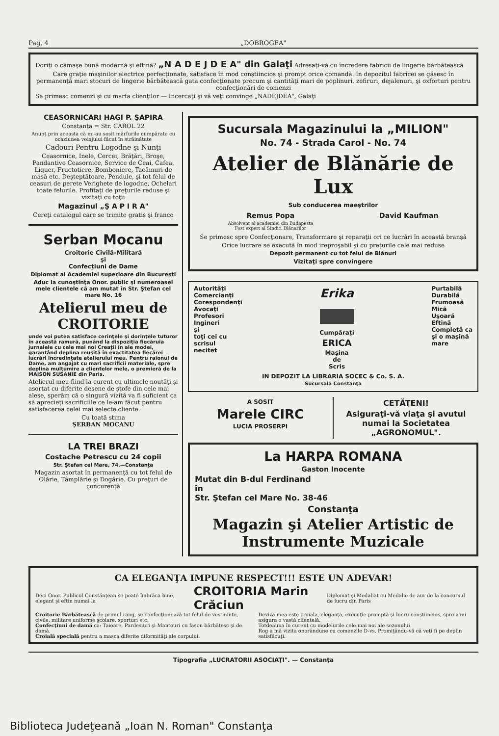Pag. 4 „DOBROGEA"
Doriţi o cămaşe bună modernă şi eftină? „N A D E J D E A" din Galaţi Adresaţi-vă cu încredere fabricii de lingerie bărbătească
Care graţie maşinilor electrice perfecţionate, satisface în mod conştiincios şi prompt orice comandă. In depozitul fabricei se găsesc în permanenţă mari stocuri de lingerie bărbătească gata confecţionate precum şi cantităţi mari de poplinuri, zefiruri, dejalenuri, şi oxforturi pentru confecţionări de comenzi
Se primesc comenzi şi cu marfa clienţilor — Incercaţi şi vă veţi convinge „NADEJDEA", Galaţi
CEASORNICARI HAGI P. ŞAPIRA
Constanţa = Str. CAROL 22
Anunţ prin aceasta că mi-au sosit mărfurile cumpărate cu ocaziunea voiajului făcut în străinătate
Cadouri Pentru Logodne şi Nunţi
Ceasornice, Inele, Cercei, Brăţări, Broşe, Pandantive Ceasornice, Service de Ceai, Cafea, Liquer, Fructotiere, Bomboniere, Tacâmuri de masă etc. Deşteptătoare. Pendule, şi tot felul de ceasuri de perete Verighete de logodne, Ochelari toate felurile. Profitaţi de preţurile reduse şi vizitaţi cu toţii
Magazinul „Ş A P I R A"
Cereţi catalogul care se trimite gratis şi franco
Serban Mocanu
Croitorie Civilă-Militară
şi
Confecţiuni de Dame
Diplomat al Academiei superioare din Bucureşti
Aduc la cunoştinţa Onor. public şi numeroasei mele clientele că am mutat în Str. Ştefan cel mare No. 16
Atelierul meu de CROITORIE
unde voi putea satisface cerinţele şi dorinţele tuturor în această ramură, punând la dispoziţia fiecăruia jurnalele cu cele mai noi Creaţii în ale modei, garantând deplina reuşită în exactitatea fiecărei lucrări încredinţate atelierului meu. Pentru raionul de Dame, am angajat cu mari sacrificii materiale, spre deplina mulţumire a clientelor mele, o premieră de la MAISON SUSANIE din Paris.
Atelierul meu fiind la curent cu ultimele noutăţi şi asortat cu diferite desene de ştofe din cele mai alese, sperăm că o singură vizită va fi suficient ca să aprecieţi sacrificiile ce le-am făcut pentru satisfacerea celei mai selecte cliente.
Cu toată stima
ŞERBAN MOCANU
LA TREI BRAZI
Costache Petrescu cu 24 copii
Str. Ştefan cel Mare, 74.—Constanţa
Magazin asortat în permanenţă cu tot felul de Olărie, Tâmplărie şi Dogărie. Cu preţuri de concurenţă
Sucursala Magazinului la „MILION"
No. 74 - Strada Carol - No. 74
Atelier de Blănărie de Lux
Sub conducerea maeştrilor
Remus Popa
Absolvent al academiei din Budapesta
Fost expert al Sindic. Blănarilor
David Kaufman
Se primesc spre Confecţionare, Transformare şi reparaţii ori ce lucrări în această branşă
Orice lucrare se execută în mod ireproşabil şi cu preţurile cele mai reduse
Depozit permanent cu tot felul de Blănuri
Vizitaţi spre convingere
Autorităţi
Comercianţi
Corespondenţi
Avocaţi
Profesori
Ingineri
şi
toţi cei cu
scrisul
necitet
Erika
Cumpăraţi
ERICA
Maşina
de
Scris
Purtabilă
Durabilă
Frumoasă
Mică
Uşoară
Eftină
Completă ca
şi o maşină
mare
IN DEPOZIT LA LIBRARIA SOCEC & Co. S. A.
Sucursala Constanţa
A SOSIT
Marele CIRC
LUCIA PROSERPI
CETĂŢENI!
Asiguraţi-vă viaţa şi avutul numai la Societatea „AGRONOMUL".
La HARPA ROMANA
Gaston Inocente
Mutat din B-dul Ferdinand
în
Str. Ştefan cel Mare No. 38-46
Constanţa
Magazin şi Atelier Artistic de Instrumente Muzicale
CA ELEGANŢA IMPUNE RESPECT!!! ESTE UN ADEVAR!
Deci Onor. Publicul Constănţean se poate îmbrăca bine, elegant şi eftin numai la CROITORIA Marin Crăciun Diplomat şi Medaliat cu Medalie de aur de la concursul de lucru din Paris
Croitorie Bărbătească de primul rang, se confecţionează tot felul de vestminte, civile, militare uniforme şcolare, sporturi etc.
Confecţiuni de damă ca: Taioare, Pardesiuri şi Mantouri cu fason bărbătesc şi de damă.
Croială specială pentru a masca diferite diformităţi ale corpului.
Deviza mea este croiala, eleganţa, execuţie promptă şi lucru conştiincios, spre a'mi asigura o vastă clientelă.
Totdeauna în curent cu modelurile cele mai noi ale sezonului.
Rog a mă vizita onorândune cu comenzile D-vs. Promiţându-vă că veţi fi pe deplin satisfăcuţi.
Tipografia „LUCRATORII ASOCIAŢI". — Constanţa
Biblioteca Judeţeană „Ioan N. Roman" Constanţa